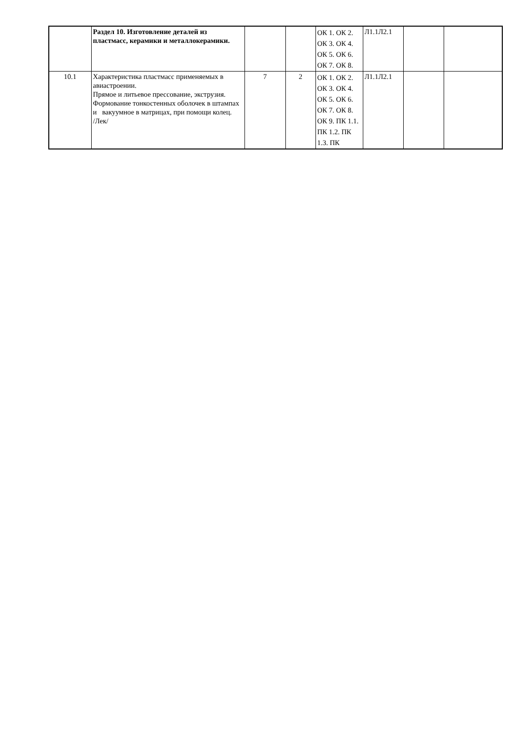| | Раздел 10. Изготовление деталей из пластмасс, керамики и металлокерамики. | | | ОК 1. ОК 2. ОК 3. ОК 4. ОК 5. ОК 6. ОК 7. ОК 8. | Л1.1Л2.1 | | |
| 10.1 | Характеристика пластмасс применяемых в авиастроении. Прямое и литьевое прессование, экструзия. Формование тонкостенных оболочек в штампах и вакуумное в матрицах, при помощи колец. /Лек/ | 7 | 2 | ОК 1. ОК 2. ОК 3. ОК 4. ОК 5. ОК 6. ОК 7. ОК 8. ОК 9. ПК 1.1. ПК 1.2. ПК 1.3. ПК | Л1.1Л2.1 | | |